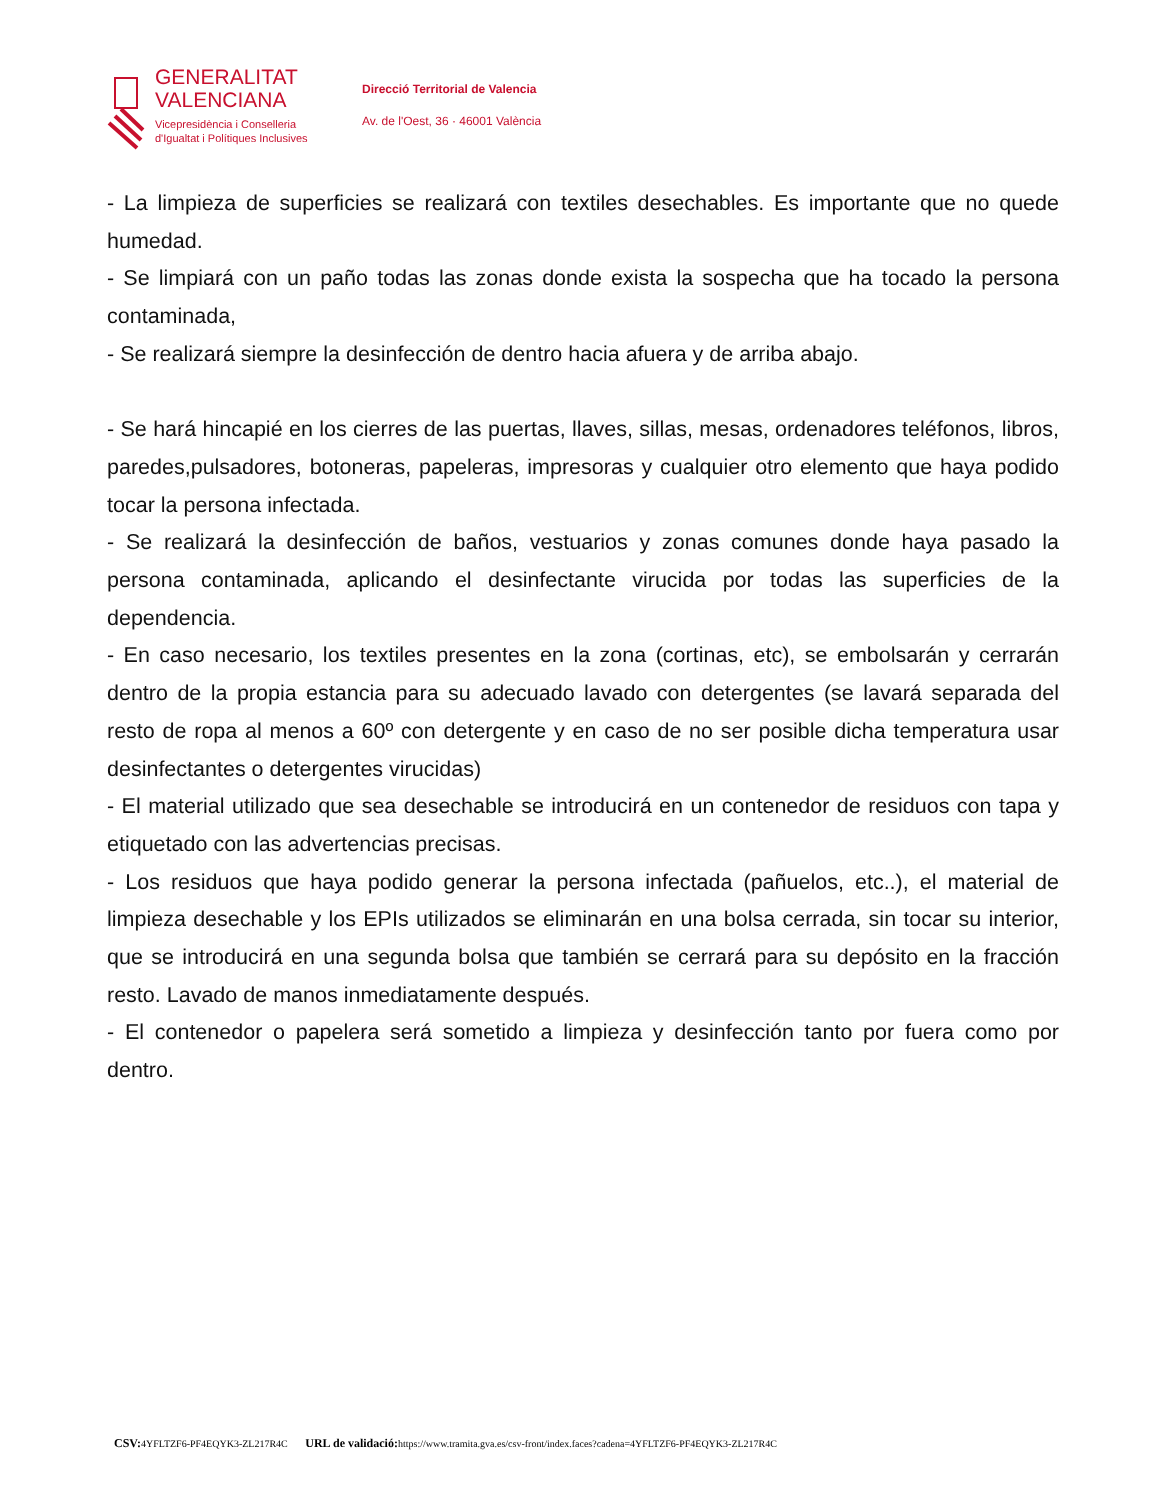GENERALITAT
VALENCIANA
Vicepresidència i Conselleria
d'Igualtat i Polítiques Inclusives
Direcció Territorial de Valencia
Av. de l'Oest, 36 · 46001 València
- La limpieza de superficies se realizará con textiles desechables. Es importante que no quede humedad.
- Se limpiará con un paño todas las zonas donde exista la sospecha que ha tocado la persona contaminada,
- Se realizará siempre la desinfección de dentro hacia afuera y de arriba abajo.
- Se hará hincapié en los cierres de las puertas, llaves, sillas, mesas, ordenadores teléfonos, libros, paredes,pulsadores, botoneras, papeleras, impresoras y cualquier otro elemento que haya podido tocar la persona infectada.
- Se realizará la desinfección de baños, vestuarios y zonas comunes donde haya pasado la persona contaminada, aplicando el desinfectante virucida por todas las superficies de la dependencia.
- En caso necesario, los textiles presentes en la zona (cortinas, etc), se embolsarán y cerrarán dentro de la propia estancia para su adecuado lavado con detergentes (se lavará separada del resto de ropa al menos a 60º con detergente y en caso de no ser posible dicha temperatura usar desinfectantes o detergentes virucidas)
- El material utilizado que sea desechable se introducirá en un contenedor de residuos con tapa y etiquetado con las advertencias precisas.
- Los residuos que haya podido generar la persona infectada (pañuelos, etc..), el material de limpieza desechable y los EPIs utilizados se eliminarán en una bolsa cerrada, sin tocar su interior, que se introducirá en una segunda bolsa que también se cerrará para su depósito en la fracción resto. Lavado de manos inmediatamente después.
- El contenedor o papelera será sometido a limpieza y desinfección tanto por fuera como por dentro.
CSV: 4YFLTZF6-PF4EQYK3-ZL217R4C URL de validació: https://www.tramita.gva.es/csv-front/index.faces?cadena=4YFLTZF6-PF4EQYK3-ZL217R4C